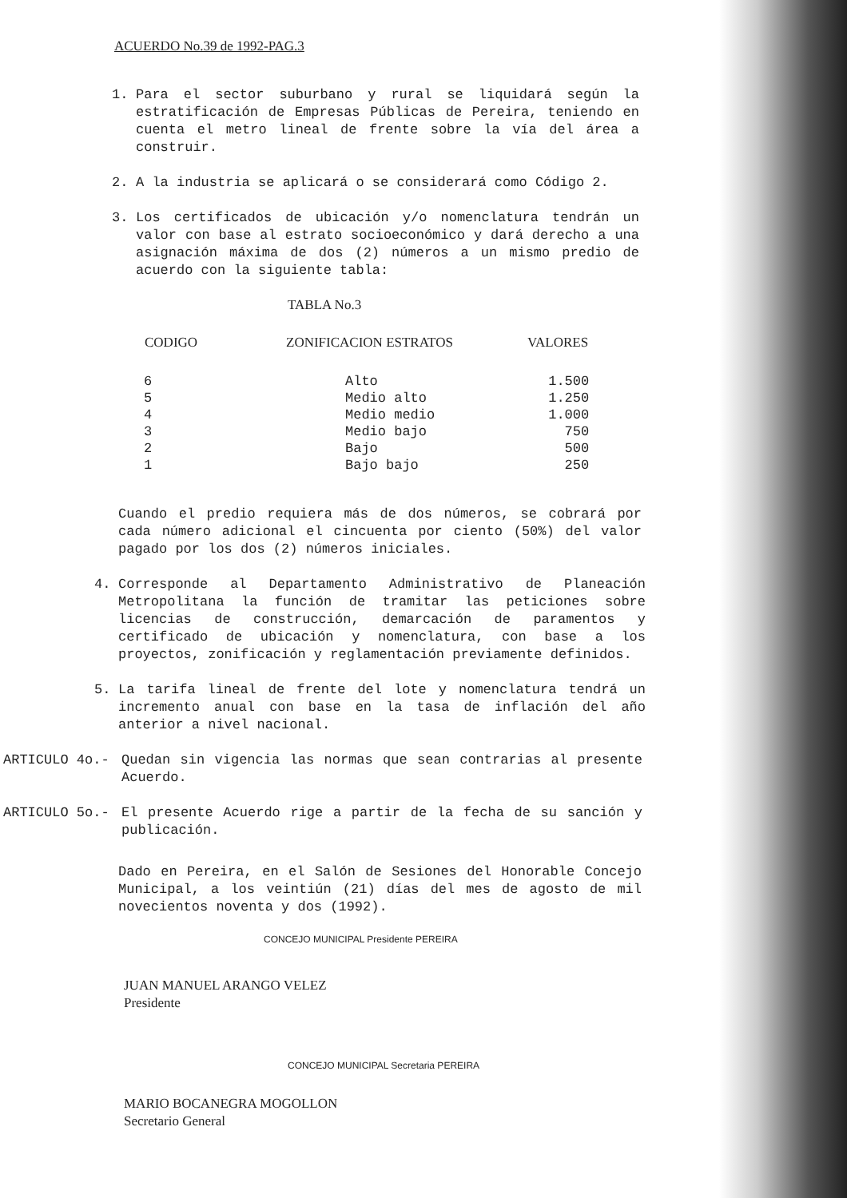ACUERDO No.39 de 1992-PAG.3
1. Para el sector suburbano y rural se liquidará según la estratificación de Empresas Públicas de Pereira, teniendo en cuenta el metro lineal de frente sobre la vía del área a construir.
2. A la industria se aplicará o se considerará como Código 2.
3. Los certificados de ubicación y/o nomenclatura tendrán un valor con base al estrato socioeconómico y dará derecho a una asignación máxima de dos (2) números a un mismo predio de acuerdo con la siguiente tabla:
TABLA No.3
| CODIGO | ZONIFICACION ESTRATOS | VALORES |
| --- | --- | --- |
| 6 | Alto | 1.500 |
| 5 | Medio alto | 1.250 |
| 4 | Medio medio | 1.000 |
| 3 | Medio bajo | 750 |
| 2 | Bajo | 500 |
| 1 | Bajo bajo | 250 |
Cuando el predio requiera más de dos números, se cobrará por cada número adicional el cincuenta por ciento (50%) del valor pagado por los dos (2) números iniciales.
4. Corresponde al Departamento Administrativo de Planeación Metropolitana la función de tramitar las peticiones sobre licencias de construcción, demarcación de paramentos y certificado de ubicación y nomenclatura, con base a los proyectos, zonificación y reglamentación previamente definidos.
5. La tarifa lineal de frente del lote y nomenclatura tendrá un incremento anual con base en la tasa de inflación del año anterior a nivel nacional.
ARTICULO 4o.- Quedan sin vigencia las normas que sean contrarias al presente Acuerdo.
ARTICULO 5o.- El presente Acuerdo rige a partir de la fecha de su sanción y publicación.
Dado en Pereira, en el Salón de Sesiones del Honorable Concejo Municipal, a los veintiún (21) días del mes de agosto de mil novecientos noventa y dos (1992).
CONCEJO MUNICIPAL Presidente PEREIRA
JUAN MANUEL ARANGO VELEZ
Presidente
CONCEJO MUNICIPAL Secretaria PEREIRA
MARIO BOCANEGRA MOGOLLON
Secretario General